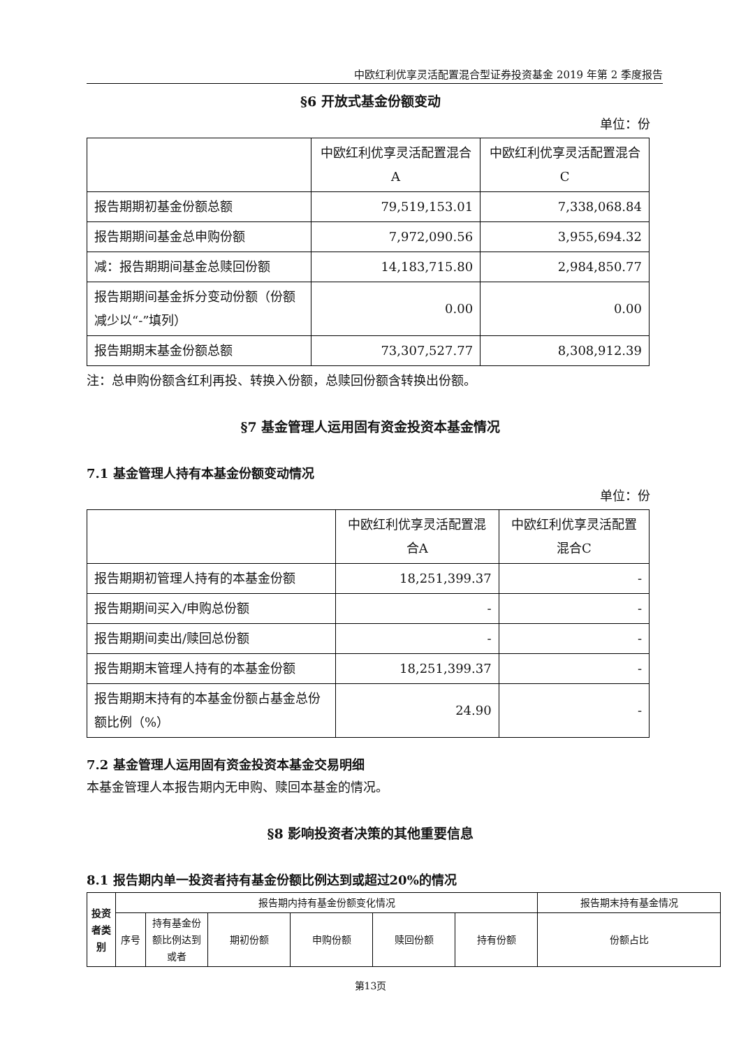中欧红利优享灵活配置混合型证券投资基金 2019 年第 2 季度报告
§6 开放式基金份额变动
单位：份
| | 中欧红利优享灵活配置混合A | 中欧红利优享灵活配置混合C |
| --- | --- | --- |
| 报告期期初基金份额总额 | 79,519,153.01 | 7,338,068.84 |
| 报告期期间基金总申购份额 | 7,972,090.56 | 3,955,694.32 |
| 减：报告期期间基金总赎回份额 | 14,183,715.80 | 2,984,850.77 |
| 报告期期间基金拆分变动份额（份额减少以“-”填列） | 0.00 | 0.00 |
| 报告期期末基金份额总额 | 73,307,527.77 | 8,308,912.39 |
注：总申购份额含红利再投、转换入份额，总赎回份额含转换出份额。
§7 基金管理人运用固有资金投资本基金情况
7.1 基金管理人持有本基金份额变动情况
单位：份
| | 中欧红利优享灵活配置混合A | 中欧红利优享灵活配置混合C |
| --- | --- | --- |
| 报告期期初管理人持有的本基金份额 | 18,251,399.37 | - |
| 报告期期间买入/申购总份额 | - | - |
| 报告期期间卖出/赎回总份额 | - | - |
| 报告期期末管理人持有的本基金份额 | 18,251,399.37 | - |
| 报告期期末持有的本基金份额占基金总份额比例（%） | 24.90 | - |
7.2 基金管理人运用固有资金投资本基金交易明细
本基金管理人本报告期内无申购、赎回本基金的情况。
§8 影响投资者决策的其他重要信息
8.1 报告期内单一投资者持有基金份额比例达到或超过20%的情况
| 投资者类别 | 报告期内持有基金份额变化情况 | | | | | | 报告期末持有基金情况 |
| --- | --- | --- | --- | --- | --- | --- | --- |
| | 序号 | 持有基金份额比例达到或者 | 期初份额 | 申购份额 | 赎回份额 | 持有份额 | 份额占比 |
第13页